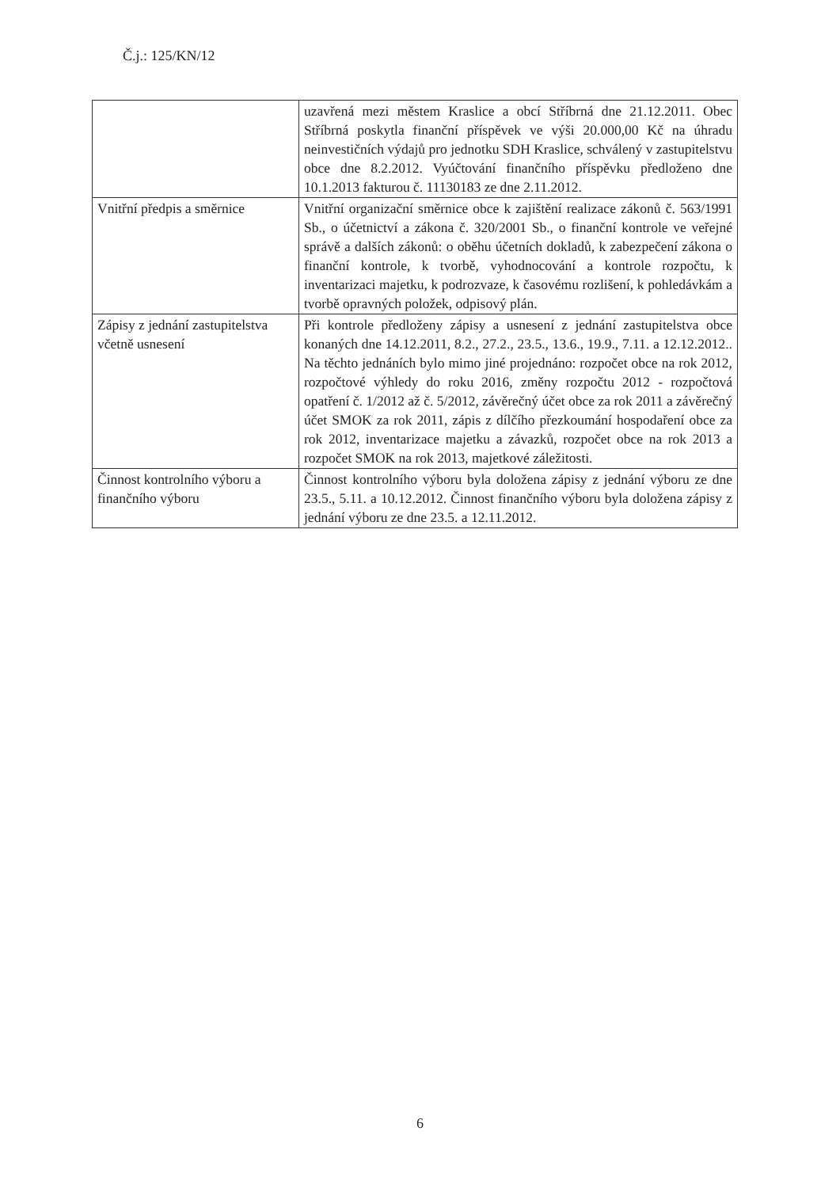Č.j.: 125/KN/12
| | uzavřená mezi městem Kraslice a obcí Stříbrná dne 21.12.2011. Obec Stříbrná poskytla finanční příspěvek ve výši 20.000,00 Kč na úhradu neinvestičních výdajů pro jednotku SDH Kraslice, schválený v zastupitelstvu obce dne 8.2.2012. Vyúčtování finančního příspěvku předloženo dne 10.1.2013 fakturou č. 11130183 ze dne 2.11.2012. |
| Vnitřní předpis a směrnice | Vnitřní organizační směrnice obce k zajištění realizace zákonů č. 563/1991 Sb., o účetnictví a zákona č. 320/2001 Sb., o finanční kontrole ve veřejné správě a dalších zákonů: o oběhu účetních dokladů, k zabezpečení zákona o finanční kontrole, k tvorbě, vyhodnocování a kontrole rozpočtu, k inventarizaci majetku, k podrozvaze, k časovému rozlišení, k pohledávkám a tvorbě opravných položek, odpisový plán. |
| Zápisy z jednání zastupitelstva včetně usnesení | Při kontrole předloženy zápisy a usnesení z jednání zastupitelstva obce konaných dne 14.12.2011, 8.2., 27.2., 23.5., 13.6., 19.9., 7.11. a 12.12.2012.. Na těchto jednáních bylo mimo jiné projednáno: rozpočet obce na rok 2012, rozpočtové výhledy do roku 2016, změny rozpočtu 2012 - rozpočtová opatření č. 1/2012 až č. 5/2012, závěrečný účet obce za rok 2011 a závěrečný účet SMOK za rok 2011, zápis z dílčího přezkoumání hospodaření obce za rok 2012, inventarizace majetku a závazků, rozpočet obce na rok 2013 a rozpočet SMOK na rok 2013, majetkové záležitosti. |
| Činnost kontrolního výboru a finančního výboru | Činnost kontrolního výboru byla doložena zápisy z jednání výboru ze dne 23.5., 5.11. a 10.12.2012. Činnost finančního výboru byla doložena zápisy z jednání výboru ze dne 23.5. a 12.11.2012. |
6